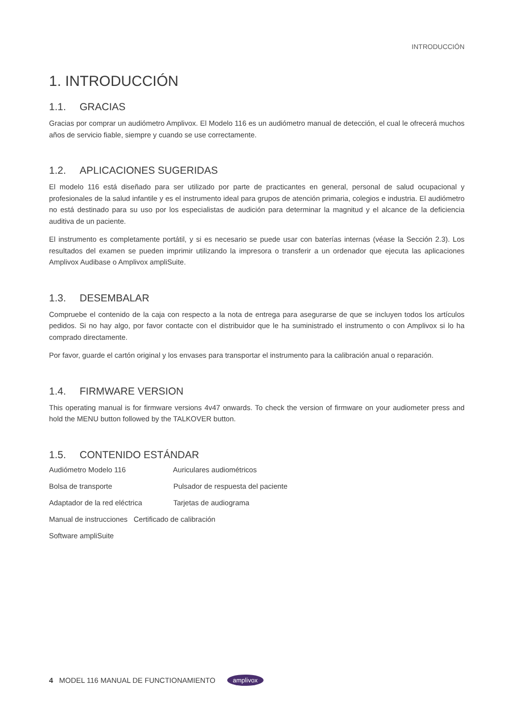INTRODUCCIÓN
1. INTRODUCCIÓN
1.1. GRACIAS
Gracias por comprar un audiómetro Amplivox. El Modelo 116 es un audiómetro manual de detección, el cual le ofrecerá muchos años de servicio fiable, siempre y cuando se use correctamente.
1.2. APLICACIONES SUGERIDAS
El modelo 116 está diseñado para ser utilizado por parte de practicantes en general, personal de salud ocupacional y profesionales de la salud infantile y es el instrumento ideal para grupos de atención primaria, colegios e industria. El audiómetro no está destinado para su uso por los especialistas de audición para determinar la magnitud y el alcance de la deficiencia auditiva de un paciente.
El instrumento es completamente portátil, y si es necesario se puede usar con baterías internas (véase la Sección 2.3). Los resultados del examen se pueden imprimir utilizando la impresora o transferir a un ordenador que ejecuta las aplicaciones Amplivox Audibase o Amplivox ampliSuite.
1.3. DESEMBALAR
Compruebe el contenido de la caja con respecto a la nota de entrega para asegurarse de que se incluyen todos los artículos pedidos. Si no hay algo, por favor contacte con el distribuidor que le ha suministrado el instrumento o con Amplivox si lo ha comprado directamente.
Por favor, guarde el cartón original y los envases para transportar el instrumento para la calibración anual o reparación.
1.4. FIRMWARE VERSION
This operating manual is for firmware versions 4v47 onwards. To check the version of firmware on your audiometer press and hold the MENU button followed by the TALKOVER button.
1.5. CONTENIDO ESTÁNDAR
Audiómetro Modelo 116 Auriculares audiométricos
Bolsa de transporte Pulsador de respuesta del paciente
Adaptador de la red eléctrica Tarjetas de audiograma
Manual de instrucciones Certificado de calibración
Software ampliSuite
4 MODEL 116 MANUAL DE FUNCTIONAMIENTO amplivox